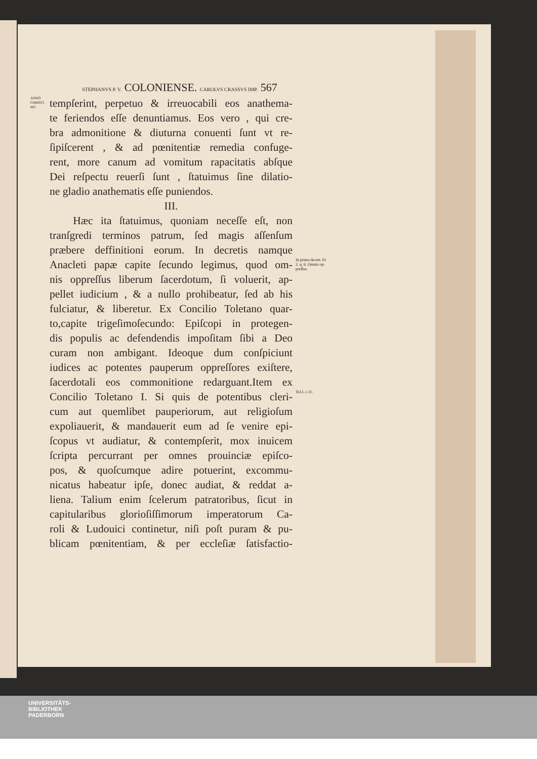STEPHANVS P. V. COLONIENSE. CAROLVS CRASSVS IMP. 567
ANNO CHRISTI 887.
tempſerint, perpetuo & irreuocabili eos anathema-
te feriendos eſſe denuntiamus. Eos vero , qui cre-
bra admonitione & diuturna conuenti ſunt vt re-
ſipiſcerent , & ad pœnitentiæ remedia confuge-
rent, more canum ad vomitum rapacitatis abſque
Dei reſpectu reuerſi ſunt , ſtatuimus ſine dilatio-
ne gladio anathematis eſſe puniendos.
III.
Hæc ita ſtatuimus, quoniam neceſſe eſt, non
tranſgredi terminos patrum, ſed magis aſſenſum
præbere deffinitioni eorum. In decretis namque
Anacleti papæ capite ſecundo legimus, quod om-
In prima decret. Et 2. q. 6. Omnis op-preſſus.
nis oppreſſus liberum ſacerdotum, ſi voluerit, ap-
pellet iudicium , & a nullo prohibeatur, ſed ab his
fulciatur, & liberetur. Ex Concilio Toletano quar-
to,capite trigeſimoſecundo: Epiſcopi in protegen-
dis populis ac defendendis impoſitam ſibi a Deo
curam non ambigant. Ideoque dum conſpiciunt
iudices ac potentes pauperum oppreſſores exiſtere,
ſacerdotali eos commonitione redarguant.Item ex
Concilio Toletano I. Si quis de potentibus cleri-
Tol.I. c.11.
cum aut quemlibet pauperiorum, aut religioſum
expoliauerit, & mandauerit eum ad ſe venire epi-
ſcopus vt audiatur, & contempſerit, mox inuicem
ſcripta percurrant per omnes prouinciæ epiſco-
pos, & quoſcumque adire potuerint, excommu-
nicatus habeatur ipſe, donec audiat, & reddat a-
liena. Talium enim ſcelerum patratoribus, ſicut in
capitularibus glorioſiſſimorum imperatorum Ca-
roli & Ludouici continetur, niſi poſt puram & pu-
blicam pœnitentiam, & per eccleſiæ ſatisfactio-
UNIVERSITÄTS-
BIBLIOTHEK
PADERBORN